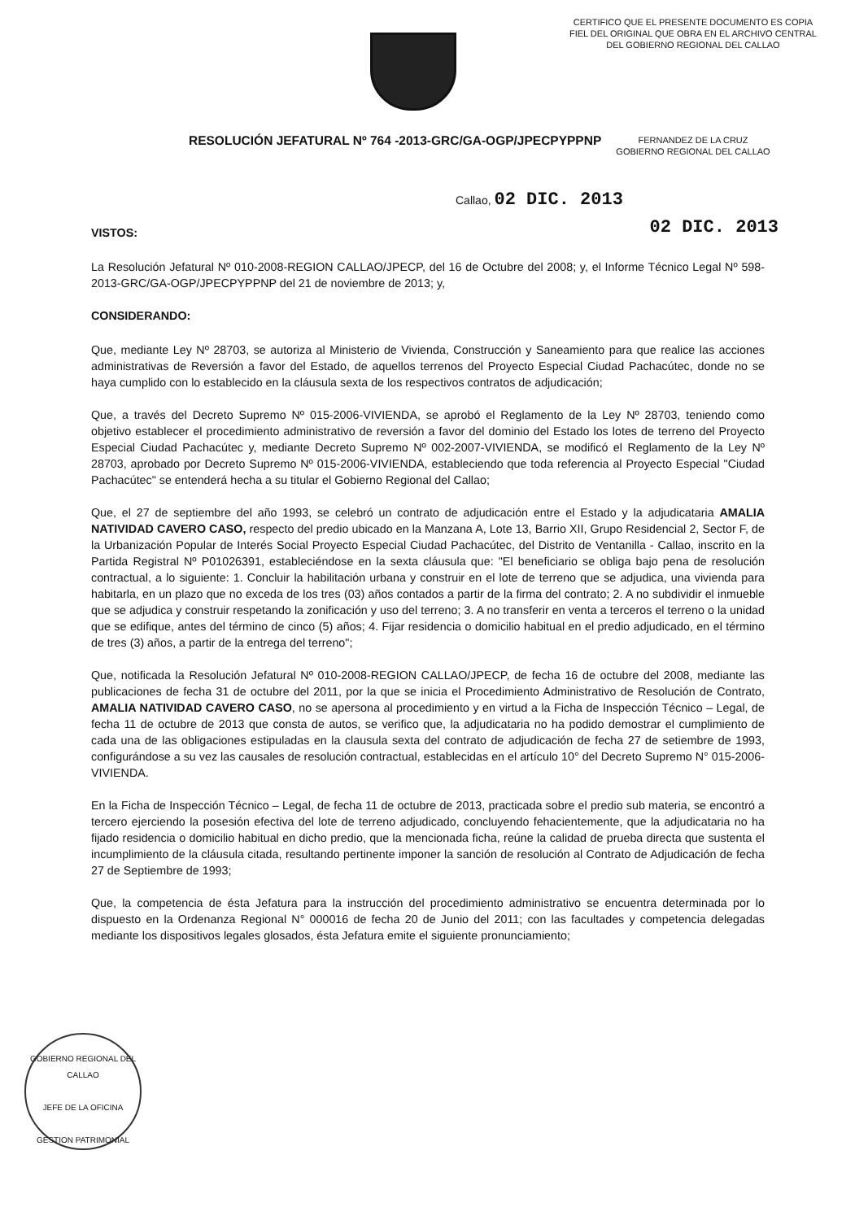CERTIFICO QUE EL PRESENTE DOCUMENTO ES COPIA FIEL DEL ORIGINAL QUE OBRA EN EL ARCHIVO CENTRAL DEL GOBIERNO REGIONAL DEL CALLAO
RESOLUCIÓN JEFATURAL Nº 764 -2013-GRC/GA-OGP/JPECPYPPNP
FERNANDEZ DE LA CRUZ
GOBIERNO REGIONAL DEL CALLAO
Callao, 02 DIC. 2013
02 DIC. 2013
VISTOS:
La Resolución Jefatural Nº 010-2008-REGION CALLAO/JPECP, del 16 de Octubre del 2008; y, el Informe Técnico Legal Nº 598-2013-GRC/GA-OGP/JPECPYPPNP del 21 de noviembre de 2013; y,
CONSIDERANDO:
Que, mediante Ley Nº 28703, se autoriza al Ministerio de Vivienda, Construcción y Saneamiento para que realice las acciones administrativas de Reversión a favor del Estado, de aquellos terrenos del Proyecto Especial Ciudad Pachacútec, donde no se haya cumplido con lo establecido en la cláusula sexta de los respectivos contratos de adjudicación;
Que, a través del Decreto Supremo Nº 015-2006-VIVIENDA, se aprobó el Reglamento de la Ley Nº 28703, teniendo como objetivo establecer el procedimiento administrativo de reversión a favor del dominio del Estado los lotes de terreno del Proyecto Especial Ciudad Pachacútec y, mediante Decreto Supremo Nº 002-2007-VIVIENDA, se modificó el Reglamento de la Ley Nº 28703, aprobado por Decreto Supremo Nº 015-2006-VIVIENDA, estableciendo que toda referencia al Proyecto Especial "Ciudad Pachacútec" se entenderá hecha a su titular el Gobierno Regional del Callao;
Que, el 27 de septiembre del año 1993, se celebró un contrato de adjudicación entre el Estado y la adjudicataria AMALIA NATIVIDAD CAVERO CASO, respecto del predio ubicado en la Manzana A, Lote 13, Barrio XII, Grupo Residencial 2, Sector F, de la Urbanización Popular de Interés Social Proyecto Especial Ciudad Pachacútec, del Distrito de Ventanilla - Callao, inscrito en la Partida Registral Nº P01026391, estableciéndose en la sexta cláusula que: "El beneficiario se obliga bajo pena de resolución contractual, a lo siguiente: 1. Concluir la habilitación urbana y construir en el lote de terreno que se adjudica, una vivienda para habitarla, en un plazo que no exceda de los tres (03) años contados a partir de la firma del contrato; 2. A no subdividir el inmueble que se adjudica y construir respetando la zonificación y uso del terreno; 3. A no transferir en venta a terceros el terreno o la unidad que se edifique, antes del término de cinco (5) años; 4. Fijar residencia o domicilio habitual en el predio adjudicado, en el término de tres (3) años, a partir de la entrega del terreno";
Que, notificada la Resolución Jefatural Nº 010-2008-REGION CALLAO/JPECP, de fecha 16 de octubre del 2008, mediante las publicaciones de fecha 31 de octubre del 2011, por la que se inicia el Procedimiento Administrativo de Resolución de Contrato, AMALIA NATIVIDAD CAVERO CASO, no se apersona al procedimiento y en virtud a la Ficha de Inspección Técnico – Legal, de fecha 11 de octubre de 2013 que consta de autos, se verifico que, la adjudicataria no ha podido demostrar el cumplimiento de cada una de las obligaciones estipuladas en la clausula sexta del contrato de adjudicación de fecha 27 de setiembre de 1993, configurándose a su vez las causales de resolución contractual, establecidas en el artículo 10° del Decreto Supremo N° 015-2006-VIVIENDA.
En la Ficha de Inspección Técnico – Legal, de fecha 11 de octubre de 2013, practicada sobre el predio sub materia, se encontró a tercero ejerciendo la posesión efectiva del lote de terreno adjudicado, concluyendo fehacientemente, que la adjudicataria no ha fijado residencia o domicilio habitual en dicho predio, que la mencionada ficha, reúne la calidad de prueba directa que sustenta el incumplimiento de la cláusula citada, resultando pertinente imponer la sanción de resolución al Contrato de Adjudicación de fecha 27 de Septiembre de 1993;
Que, la competencia de ésta Jefatura para la instrucción del procedimiento administrativo se encuentra determinada por lo dispuesto en la Ordenanza Regional N° 000016 de fecha 20 de Junio del 2011; con las facultades y competencia delegadas mediante los dispositivos legales glosados, ésta Jefatura emite el siguiente pronunciamiento;
GOBIERNO REGIONAL DEL CALLAO
JEFE DE LA OFICINA
GESTION PATRIMONIAL